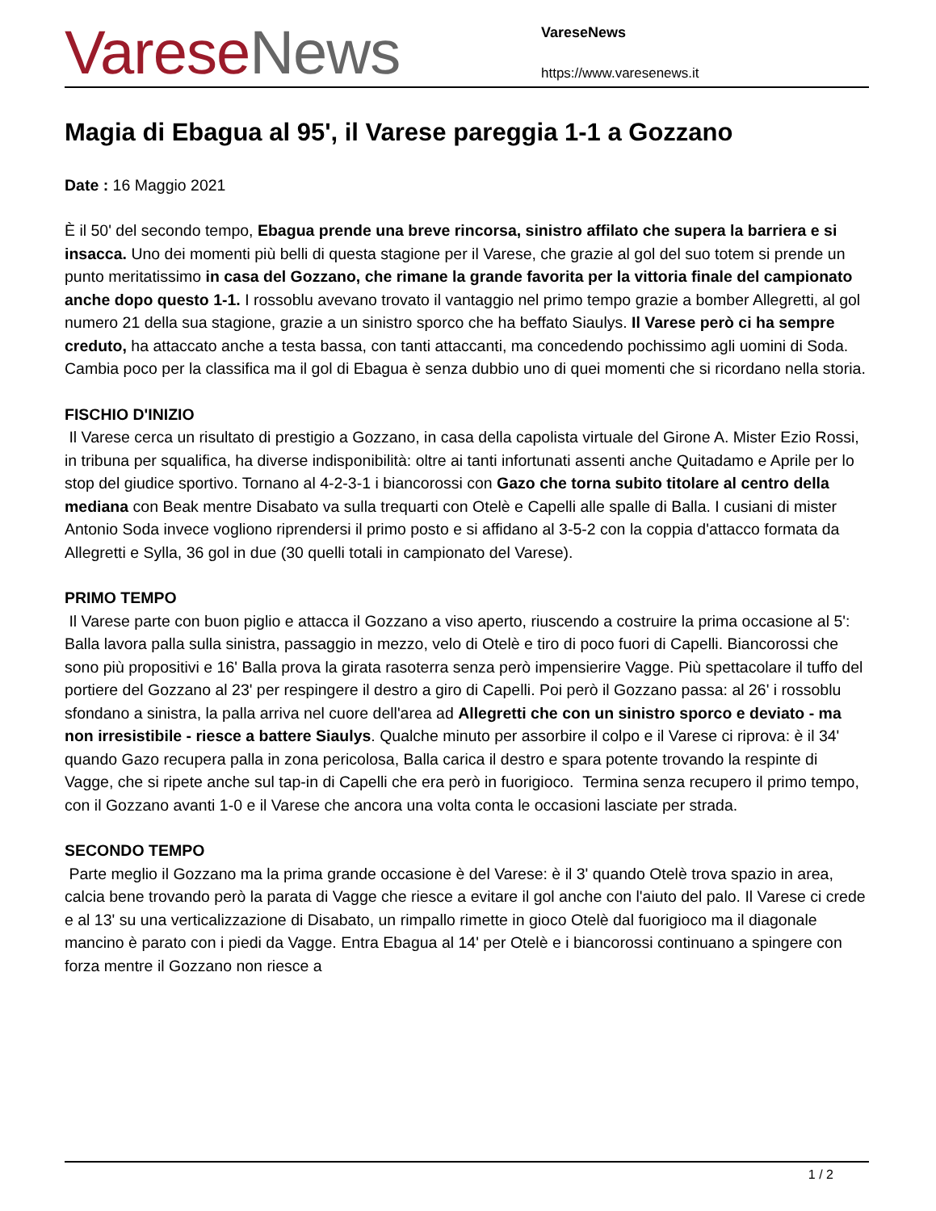Varese News
VareseNews
https://www.varesenews.it
Magia di Ebagua al 95', il Varese pareggia 1-1 a Gozzano
Date : 16 Maggio 2021
È il 50' del secondo tempo, Ebagua prende una breve rincorsa, sinistro affilato che supera la barriera e si insacca. Uno dei momenti più belli di questa stagione per il Varese, che grazie al gol del suo totem si prende un punto meritatissimo in casa del Gozzano, che rimane la grande favorita per la vittoria finale del campionato anche dopo questo 1-1. I rossoblu avevano trovato il vantaggio nel primo tempo grazie a bomber Allegretti, al gol numero 21 della sua stagione, grazie a un sinistro sporco che ha beffato Siaulys. Il Varese però ci ha sempre creduto, ha attaccato anche a testa bassa, con tanti attaccanti, ma concedendo pochissimo agli uomini di Soda. Cambia poco per la classifica ma il gol di Ebagua è senza dubbio uno di quei momenti che si ricordano nella storia.
FISCHIO D'INIZIO
Il Varese cerca un risultato di prestigio a Gozzano, in casa della capolista virtuale del Girone A. Mister Ezio Rossi, in tribuna per squalifica, ha diverse indisponibilità: oltre ai tanti infortunati assenti anche Quitadamo e Aprile per lo stop del giudice sportivo. Tornano al 4-2-3-1 i biancorossi con Gazo che torna subito titolare al centro della mediana con Beak mentre Disabato va sulla trequarti con Otelè e Capelli alle spalle di Balla. I cusiani di mister Antonio Soda invece vogliono riprendersi il primo posto e si affidano al 3-5-2 con la coppia d'attacco formata da Allegretti e Sylla, 36 gol in due (30 quelli totali in campionato del Varese).
PRIMO TEMPO
Il Varese parte con buon piglio e attacca il Gozzano a viso aperto, riuscendo a costruire la prima occasione al 5': Balla lavora palla sulla sinistra, passaggio in mezzo, velo di Otelè e tiro di poco fuori di Capelli. Biancorossi che sono più propositivi e 16' Balla prova la girata rasoterra senza però impensierire Vagge. Più spettacolare il tuffo del portiere del Gozzano al 23' per respingere il destro a giro di Capelli. Poi però il Gozzano passa: al 26' i rossoblu sfondano a sinistra, la palla arriva nel cuore dell'area ad Allegretti che con un sinistro sporco e deviato - ma non irresistibile - riesce a battere Siaulys. Qualche minuto per assorbire il colpo e il Varese ci riprova: è il 34' quando Gazo recupera palla in zona pericolosa, Balla carica il destro e spara potente trovando la respinte di Vagge, che si ripete anche sul tap-in di Capelli che era però in fuorigioco. Termina senza recupero il primo tempo, con il Gozzano avanti 1-0 e il Varese che ancora una volta conta le occasioni lasciate per strada.
SECONDO TEMPO
Parte meglio il Gozzano ma la prima grande occasione è del Varese: è il 3' quando Otelè trova spazio in area, calcia bene trovando però la parata di Vagge che riesce a evitare il gol anche con l'aiuto del palo. Il Varese ci crede e al 13' su una verticalizzazione di Disabato, un rimpallo rimette in gioco Otelè dal fuorigioco ma il diagonale mancino è parato con i piedi da Vagge. Entra Ebagua al 14' per Otelè e i biancorossi continuano a spingere con forza mentre il Gozzano non riesce a
1 / 2